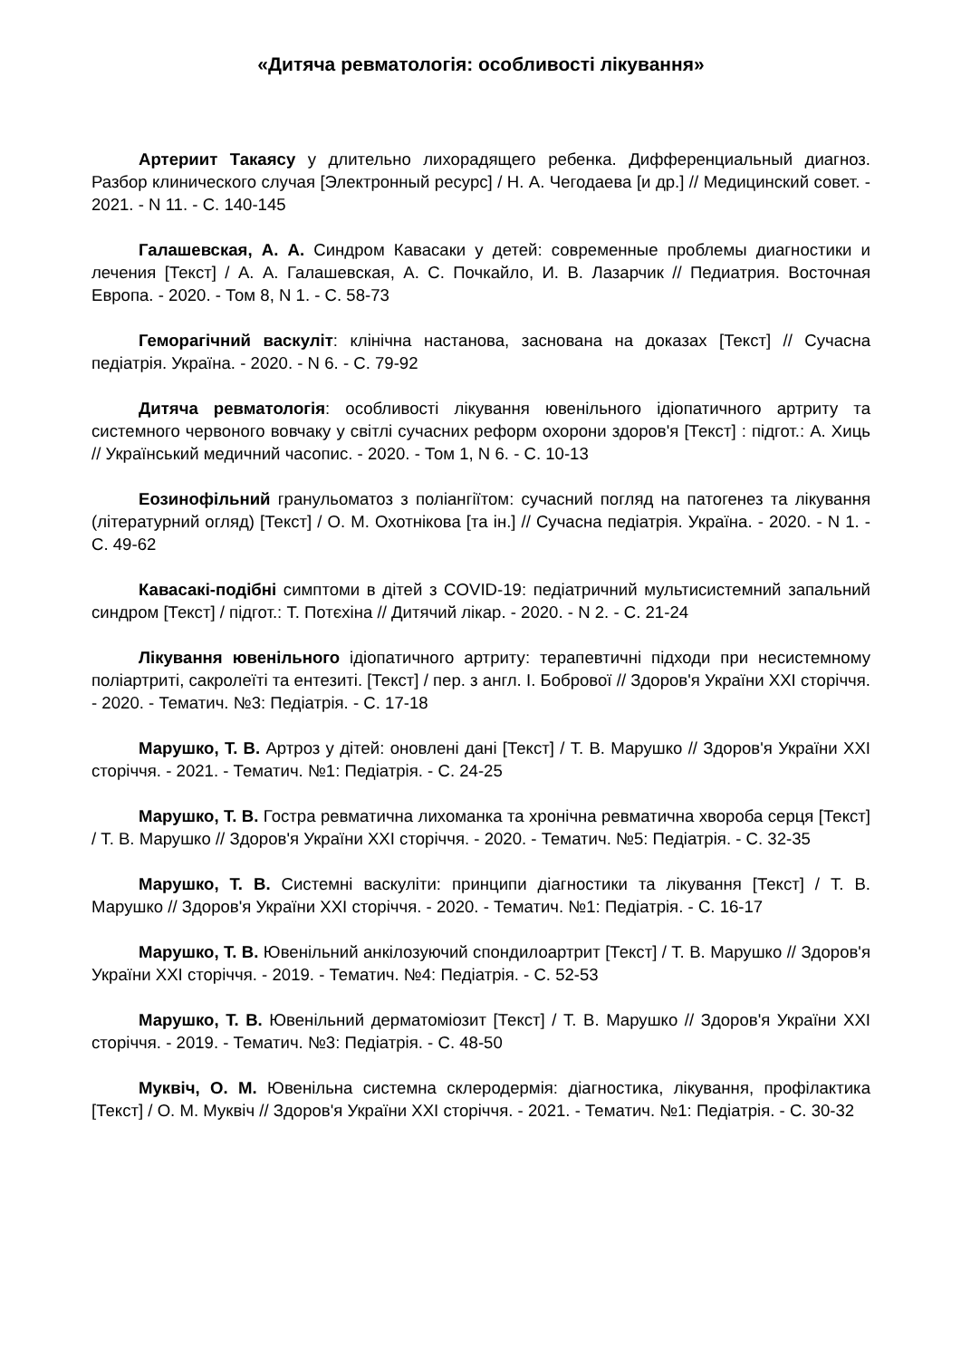«Дитяча ревматологія: особливості лікування»
Артериит Такаясу у длительно лихорадящего ребенка. Дифференциальный диагноз. Разбор клинического случая [Электронный ресурс] / Н. А. Чегодаева [и др.] // Медицинский совет. - 2021. - N 11. - С. 140-145
Галашевская, А. А. Синдром Кавасаки у детей: современные проблемы диагностики и лечения [Текст] / А. А. Галашевская, А. С. Почкайло, И. В. Лазарчик // Педиатрия. Восточная Европа. - 2020. - Том 8, N 1. - С. 58-73
Геморагічний васкуліт: клінічна настанова, заснована на доказах [Текст] // Сучасна педіатрія. Україна. - 2020. - N 6. - С. 79-92
Дитяча ревматологія: особливості лікування ювенільного ідіопатичного артриту та системного червоного вовчаку у світлі сучасних реформ охорони здоров'я [Текст] : підгот.: А. Хиць // Український медичний часопис. - 2020. - Том 1, N 6. - С. 10-13
Еозинофільний гранульоматоз з поліангіїтом: сучасний погляд на патогенез та лікування (літературний огляд) [Текст] / О. М. Охотнікова [та ін.] // Сучасна педіатрія. Україна. - 2020. - N 1. - С. 49-62
Кавасакі-подібні симптоми в дітей з COVID-19: педіатричний мультисистемний запальний синдром [Текст] / підгот.: Т. Потєхіна // Дитячий лікар. - 2020. - N 2. - С. 21-24
Лікування ювенільного ідіопатичного артриту: терапевтичні підходи при несистемному поліартриті, сакролеїті та ентезиті. [Текст] / пер. з англ. І. Бобрової // Здоров'я України XXI сторіччя. - 2020. - Тематич. №3: Педіатрія. - С. 17-18
Марушко, Т. В. Артроз у дітей: оновлені дані [Текст] / Т. В. Марушко // Здоров'я України XXI сторіччя. - 2021. - Тематич. №1: Педіатрія. - С. 24-25
Марушко, Т. В. Гостра ревматична лихоманка та хронічна ревматична хвороба серця [Текст] / Т. В. Марушко // Здоров'я України XXI сторіччя. - 2020. - Тематич. №5: Педіатрія. - С. 32-35
Марушко, Т. В. Системні васкуліти: принципи діагностики та лікування [Текст] / Т. В. Марушко // Здоров'я України XXI сторіччя. - 2020. - Тематич. №1: Педіатрія. - С. 16-17
Марушко, Т. В. Ювенільний анкілозуючий спондилоартрит [Текст] / Т. В. Марушко // Здоров'я України XXI сторіччя. - 2019. - Тематич. №4: Педіатрія. - С. 52-53
Марушко, Т. В. Ювенільний дерматоміозит [Текст] / Т. В. Марушко // Здоров'я України XXI сторіччя. - 2019. - Тематич. №3: Педіатрія. - С. 48-50
Муквіч, О. М. Ювенільна системна склеродермія: діагностика, лікування, профілактика [Текст] / О. М. Муквіч // Здоров'я України XXI сторіччя. - 2021. - Тематич. №1: Педіатрія. - С. 30-32